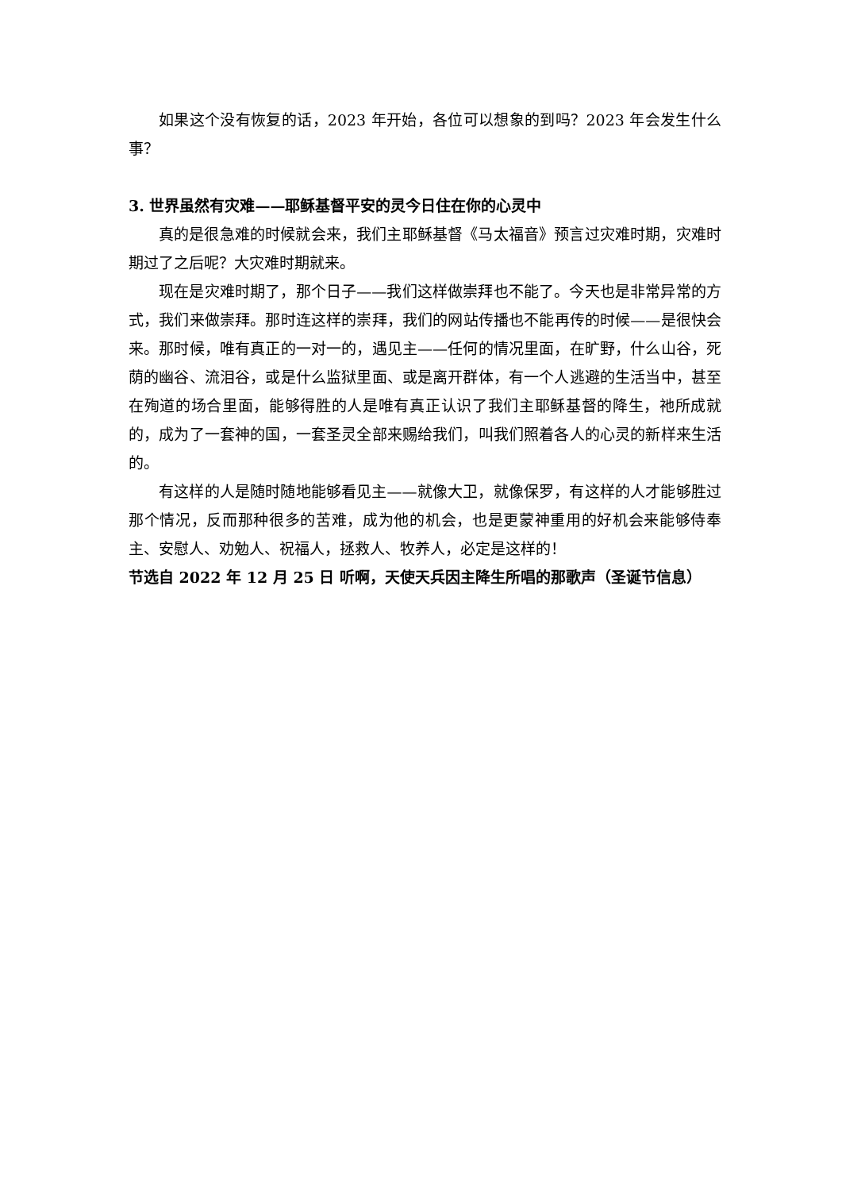如果这个没有恢复的话，2023 年开始，各位可以想象的到吗？2023 年会发生什么事？
3. 世界虽然有灾难——耶稣基督平安的灵今日住在你的心灵中
真的是很急难的时候就会来，我们主耶稣基督《马太福音》预言过灾难时期，灾难时期过了之后呢？大灾难时期就来。
现在是灾难时期了，那个日子——我们这样做崇拜也不能了。今天也是非常异常的方式，我们来做崇拜。那时连这样的崇拜，我们的网站传播也不能再传的时候——是很快会来。那时候，唯有真正的一对一的，遇见主——任何的情况里面，在旷野，什么山谷，死荫的幽谷、流泪谷，或是什么监狱里面、或是离开群体，有一个人逃避的生活当中，甚至在殉道的场合里面，能够得胜的人是唯有真正认识了我们主耶稣基督的降生，祂所成就的，成为了一套神的国，一套圣灵全部来赐给我们，叫我们照着各人的心灵的新样来生活的。
有这样的人是随时随地能够看见主——就像大卫，就像保罗，有这样的人才能够胜过那个情况，反而那种很多的苦难，成为他的机会，也是更蒙神重用的好机会来能够侍奉主、安慰人、劝勉人、祝福人，拯救人、牧养人，必定是这样的！
节选自 2022 年 12 月 25 日 听啊，天使天兵因主降生所唱的那歌声（圣诞节信息）